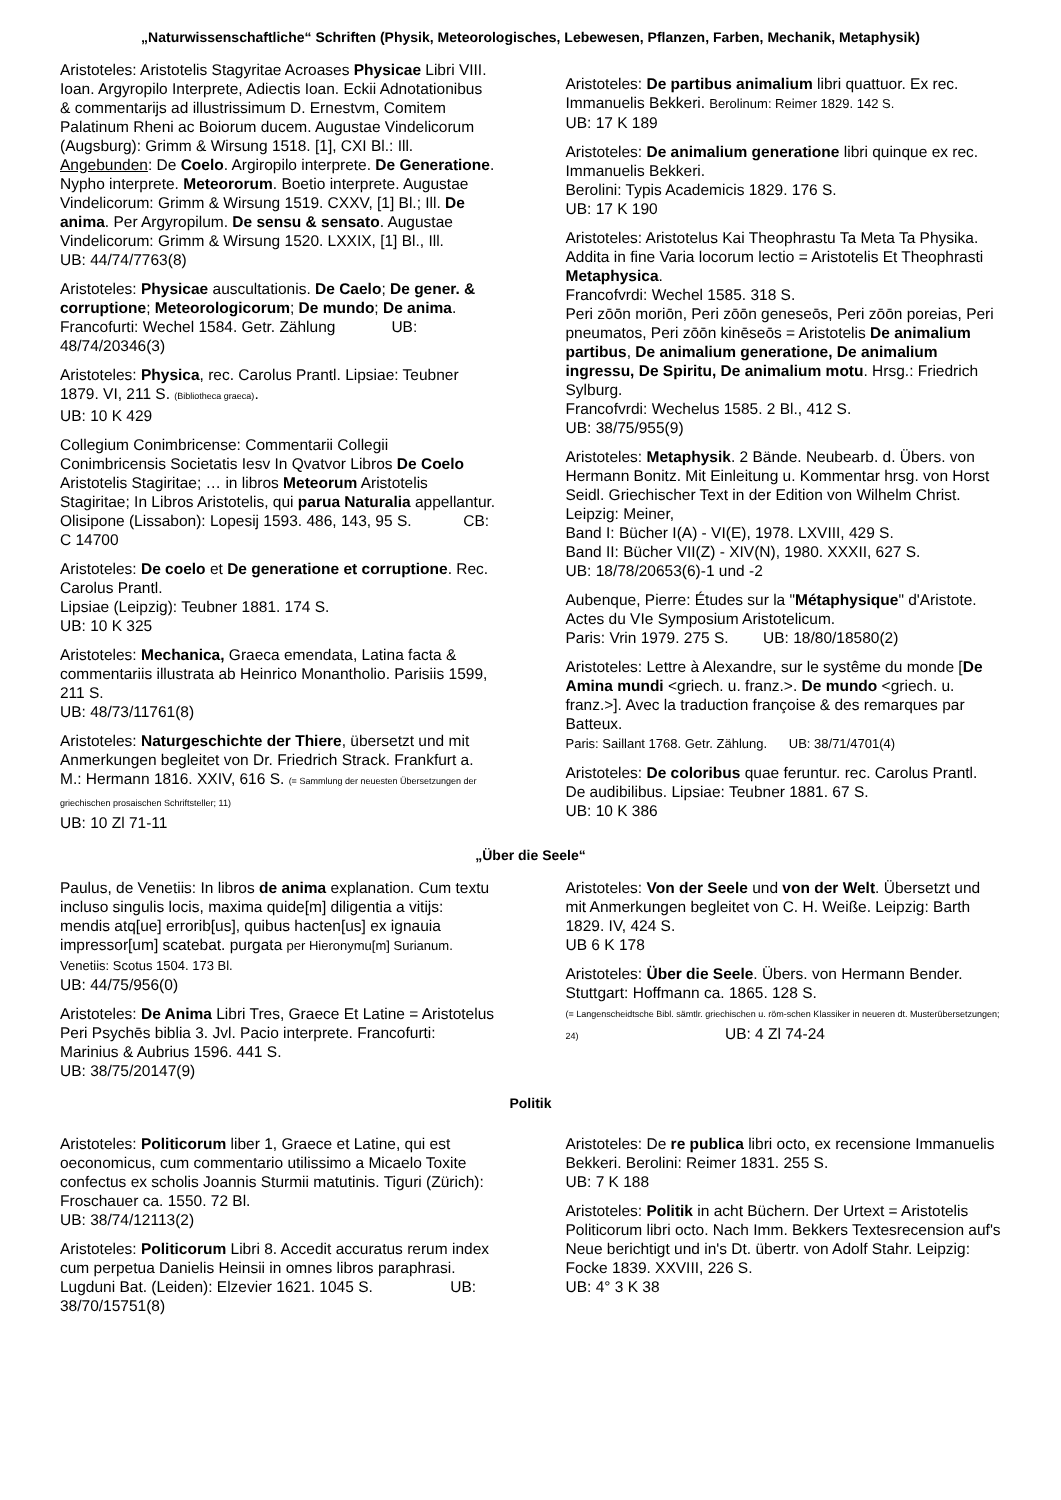„Naturwissenschaftliche“ Schriften (Physik, Meteorologisches, Lebewesen, Pflanzen, Farben, Mechanik, Metaphysik)
Aristoteles: Aristotelis Stagyritae Acroases Physicae Libri VIII. Ioan. Argyropilo Interprete, Adiectis Ioan. Eckii Adnotationibus & commentarijs ad illustrissimum D. Ernestvm, Comitem Palatinum Rheni ac Boiorum ducem. Augustae Vindelicorum (Augsburg): Grimm & Wirsung 1518. [1], CXI Bl.: Ill. Angebunden: De Coelo. Argiropilo interprete. De Generatione. Nypho interprete. Meteororum. Boetio interprete. Augustae Vindelicorum: Grimm & Wirsung 1519. CXXV, [1] Bl.; Ill. De anima. Per Argyropilum. De sensu & sensato. Augustae Vindelicorum: Grimm & Wirsung 1520. LXXIX, [1] Bl., Ill. UB: 44/74/7763(8)
Aristoteles: Physicae auscultationis. De Caelo; De gener. & corruptione; Meteorologicorum; De mundo; De anima. Francofurti: Wechel 1584. Getr. Zählung UB: 48/74/20346(3)
Aristoteles: Physica, rec. Carolus Prantl. Lipsiae: Teubner 1879. VI, 211 S. (Bibliotheca graeca).
UB: 10 K 429
Collegium Conimbricense: Commentarii Collegii Conimbricensis Societatis Iesv In Qvatvor Libros De Coelo Aristotelis Stagiritae; … in libros Meteorum Aristotelis Stagiritae; In Libros Aristotelis, qui parua Naturalia appellantur. Olisipone (Lissabon): Lopesij 1593. 486, 143, 95 S. CB: C 14700
Aristoteles: De coelo et De generatione et corruptione. Rec. Carolus Prantl.
Lipsiae (Leipzig): Teubner 1881. 174 S.
UB: 10 K 325
Aristoteles: Mechanica, Graeca emendata, Latina facta & commentariis illustrata ab Heinrico Monantholio. Parisiis 1599, 211 S.
UB: 48/73/11761(8)
Aristoteles: Naturgeschichte der Thiere, übersetzt und mit Anmerkungen begleitet von Dr. Friedrich Strack. Frankfurt a. M.: Hermann 1816. XXIV, 616 S. (= Sammlung der neuesten Übersetzungen der griechischen prosaischen Schriftsteller; 11)
UB: 10 Zl 71-11
Aristoteles: De partibus animalium libri quattuor. Ex rec. Immanuelis Bekkeri. Berolinum: Reimer 1829. 142 S.
UB: 17 K 189
Aristoteles: De animalium generatione libri quinque ex rec. Immanuelis Bekkeri.
Berolini: Typis Academicis 1829. 176 S.
UB: 17 K 190
Aristoteles: Aristotelus Kai Theophrastu Ta Meta Ta Physika. Addita in fine Varia locorum lectio = Aristotelis Et Theophrasti Metaphysica.
Francofvrdi: Wechel 1585. 318 S.
Peri zōōn moriōn, Peri zōōn geneseōs, Peri zōōn poreias, Peri pneumatos, Peri zōōn kinēseōs = Aristotelis De animalium partibus, De animalium generatione, De animalium ingressu, De Spiritu, De animalium motu. Hrsg.: Friedrich Sylburg.
Francofvrdi: Wechelus 1585. 2 Bl., 412 S.
UB: 38/75/955(9)
Aristoteles: Metaphysik. 2 Bände. Neubearb. d. Übers. von Hermann Bonitz. Mit Einleitung u. Kommentar hrsg. von Horst Seidl. Griechischer Text in der Edition von Wilhelm Christ. Leipzig: Meiner,
Band I: Bücher I(A) - VI(E), 1978. LXVIII, 429 S.
Band II: Bücher VII(Z) - XIV(N), 1980. XXXII, 627 S.
UB: 18/78/20653(6)-1 und -2
Aubenque, Pierre: Études sur la "Métaphysique" d'Aristote. Actes du VIe Symposium Aristotelicum.
Paris: Vrin 1979. 275 S. UB: 18/80/18580(2)
Aristoteles: Lettre à Alexandre, sur le systême du monde [De Amina mundi <griech. u. franz.>. De mundo <griech. u. franz.>]. Avec la traduction françoise & des remarques par Batteux.
Paris: Saillant 1768. Getr. Zählung. UB: 38/71/4701(4)
Aristoteles: De coloribus quae feruntur. rec. Carolus Prantl. De audibilibus. Lipsiae: Teubner 1881. 67 S.
UB: 10 K 386
„Über die Seele“
Paulus, de Venetiis: In libros de anima explanation. Cum textu incluso singulis locis, maxima quide[m] diligentia a vitijs: mendis atq[ue] errorib[us], quibus hacten[us] ex ignauia impressor[um] scatebat. purgata per Hieronymu[m] Surianum. Venetiis: Scotus 1504. 173 Bl.
UB: 44/75/956(0)
Aristoteles: De Anima Libri Tres, Graece Et Latine = Aristotelus Peri Psychēs biblia 3. Jvl. Pacio interprete. Francofurti: Marinius & Aubrius 1596. 441 S.
UB: 38/75/20147(9)
Aristoteles: Von der Seele und von der Welt. Übersetzt und mit Anmerkungen begleitet von C. H. Weiße. Leipzig: Barth 1829. IV, 424 S.
UB 6 K 178
Aristoteles: Über die Seele. Übers. von Hermann Bender. Stuttgart: Hoffmann ca. 1865. 128 S.
(= Langenscheidtsche Bibl. sämtlr. griechischen u. röm-schen Klassiker in neueren dt. Musterübersetzungen; 24) UB: 4 Zl 74-24
Politik
Aristoteles: Politicorum liber 1, Graece et Latine, qui est oeconomicus, cum commentario utilissimo a Micaelo Toxite confectus ex scholis Joannis Sturmii matutinis. Tiguri (Zürich): Froschauer ca. 1550. 72 Bl.
UB: 38/74/12113(2)
Aristoteles: Politicorum Libri 8. Accedit accuratus rerum index cum perpetua Danielis Heinsii in omnes libros paraphrasi. Lugduni Bat. (Leiden): Elzevier 1621. 1045 S. UB: 38/70/15751(8)
Aristoteles: De re publica libri octo, ex recensione Immanuelis Bekkeri. Berolini: Reimer 1831. 255 S.
UB: 7 K 188
Aristoteles: Politik in acht Büchern. Der Urtext = Aristotelis Politicorum libri octo. Nach Imm. Bekkers Textesrecension auf's Neue berichtigt und in's Dt. übertr. von Adolf Stahr. Leipzig: Focke 1839. XXVIII, 226 S.
UB: 4° 3 K 38